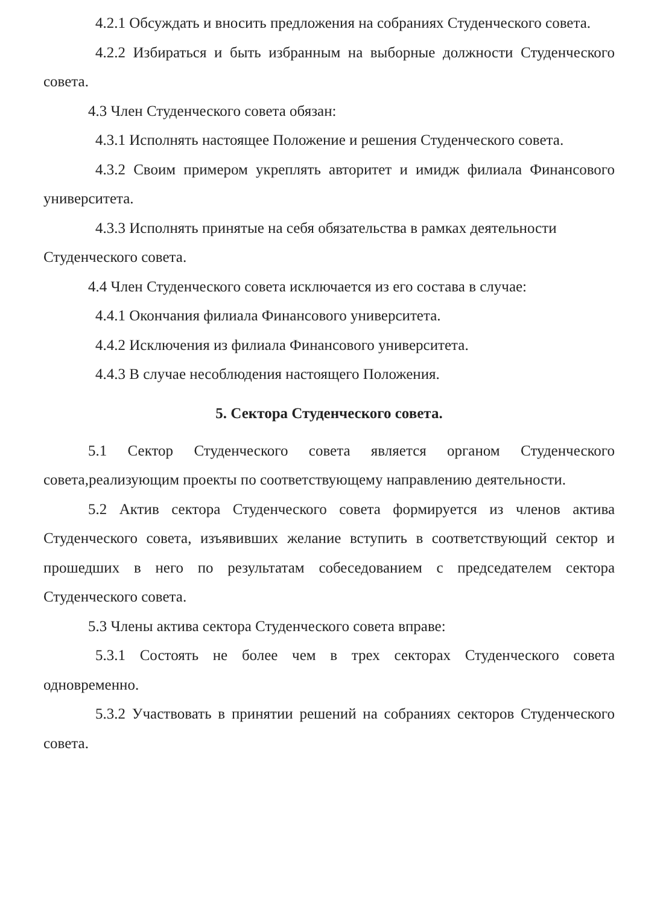4.2.1 Обсуждать и вносить предложения на собраниях Студенческого совета.
4.2.2 Избираться и быть избранным на выборные должности Студенческого совета.
4.3 Член Студенческого совета обязан:
4.3.1 Исполнять настоящее Положение и решения Студенческого совета.
4.3.2 Своим примером укреплять авторитет и имидж филиала Финансового университета.
4.3.3 Исполнять принятые на себя обязательства в рамках деятельности
Студенческого совета.
4.4 Член Студенческого совета исключается из его состава в случае:
4.4.1 Окончания филиала Финансового университета.
4.4.2 Исключения из филиала Финансового университета.
4.4.3 В случае несоблюдения настоящего Положения.
5. Сектора Студенческого совета.
5.1 Сектор Студенческого совета является органом Студенческого совета,реализующим проекты по соответствующему направлению деятельности.
5.2 Актив сектора Студенческого совета формируется из членов актива Студенческого совета, изъявивших желание вступить в соответствующий сектор и прошедших в него по результатам собеседованием с председателем сектора Студенческого совета.
5.3 Члены актива сектора Студенческого совета вправе:
5.3.1 Состоять не более чем в трех секторах Студенческого совета одновременно.
5.3.2 Участвовать в принятии решений на собраниях секторов Студенческого совета.